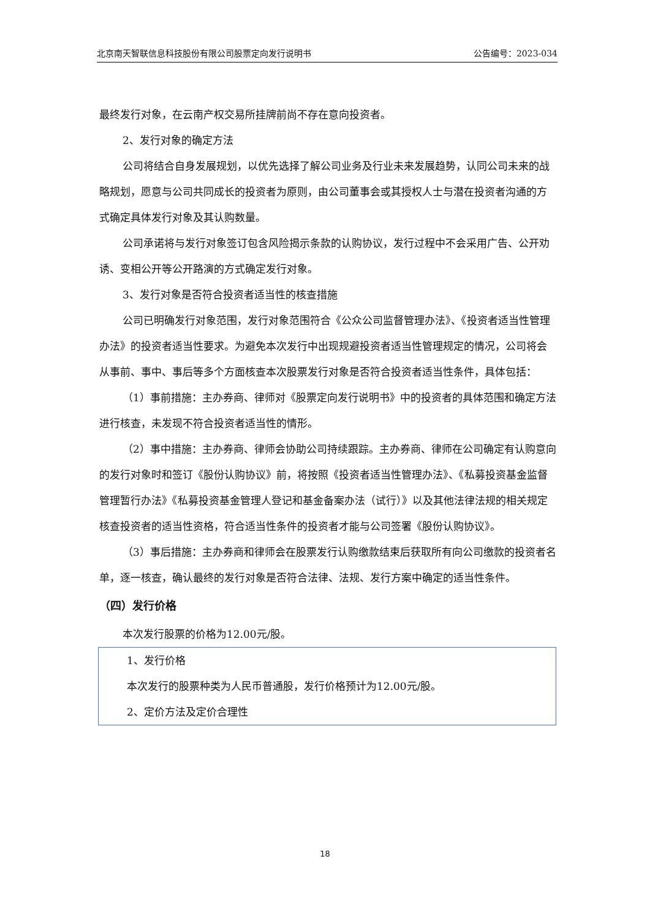北京南天智联信息科技股份有限公司股票定向发行说明书 公告编号：2023-034
最终发行对象，在云南产权交易所挂牌前尚不存在意向投资者。
2、发行对象的确定方法
公司将结合自身发展规划，以优先选择了解公司业务及行业未来发展趋势，认同公司未来的战略规划，愿意与公司共同成长的投资者为原则，由公司董事会或其授权人士与潜在投资者沟通的方式确定具体发行对象及其认购数量。
公司承诺将与发行对象签订包含风险揭示条款的认购协议，发行过程中不会采用广告、公开劝诱、变相公开等公开路演的方式确定发行对象。
3、发行对象是否符合投资者适当性的核查措施
公司已明确发行对象范围，发行对象范围符合《公众公司监督管理办法》、《投资者适当性管理办法》的投资者适当性要求。为避免本次发行中出现规避投资者适当性管理规定的情况，公司将会从事前、事中、事后等多个方面核查本次股票发行对象是否符合投资者适当性条件，具体包括：
（1）事前措施：主办券商、律师对《股票定向发行说明书》中的投资者的具体范围和确定方法进行核查，未发现不符合投资者适当性的情形。
（2）事中措施：主办券商、律师会协助公司持续跟踪。主办券商、律师在公司确定有认购意向的发行对象时和签订《股份认购协议》前，将按照《投资者适当性管理办法》、《私募投资基金监督管理暂行办法》《私募投资基金管理人登记和基金备案办法（试行）》以及其他法律法规的相关规定核查投资者的适当性资格，符合适当性条件的投资者才能与公司签署《股份认购协议》。
（3）事后措施：主办券商和律师会在股票发行认购缴款结束后获取所有向公司缴款的投资者名单，逐一核查，确认最终的发行对象是否符合法律、法规、发行方案中确定的适当性条件。
（四）发行价格
本次发行股票的价格为12.00元/股。
1、发行价格
本次发行的股票种类为人民币普通股，发行价格预计为12.00元/股。
2、定价方法及定价合理性
18